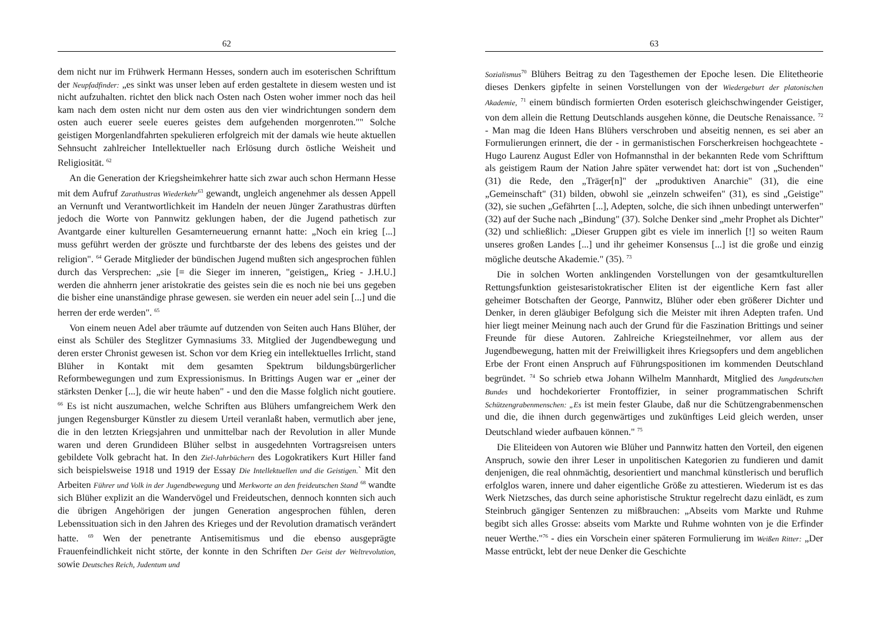62
dem nicht nur im Frühwerk Hermann Hesses, sondern auch im esoterischen Schrifttum der Neupfadfinder: „es sinkt was unser leben auf erden gestaltete in diesem westen und ist nicht aufzuhalten. richtet den blick nach Osten nach Osten woher immer noch das heil kam nach dem osten nicht nur dem osten aus den vier windrichtungen sondern dem osten auch euerer seele eueres geistes dem aufgehenden morgenroten."" Solche geistigen Morgenlandfahrten spekulieren erfolgreich mit der damals wie heute aktuellen Sehnsucht zahlreicher Intellektueller nach Erlösung durch östliche Weisheit und Religiosität. <sup>62</sup>
An die Generation der Kriegsheimkehrer hatte sich zwar auch schon Hermann Hesse mit dem Aufruf Zarathustras Wiederkehr<sup>63</sup> gewandt, ungleich angenehmer als dessen Appell an Vernunft und Verantwortlichkeit im Handeln der neuen Jünger Zarathustras dürften jedoch die Worte von Pannwitz geklungen haben, der die Jugend pathetisch zur Avantgarde einer kulturellen Gesamterneuerung ernannt hatte: „Noch ein krieg [...] muss geführt werden der gröszte und furchtbarste der des lebens des geistes und der religion". <sup>64</sup> Gerade Mitglieder der bündischen Jugend mußten sich angesprochen fühlen durch das Versprechen: „sie [= die Sieger im inneren, "geistigen„ Krieg - J.H.U.] werden die ahnherrn jener aristokratie des geistes sein die es noch nie bei uns gegeben die bisher eine unanständige phrase gewesen. sie werden ein neuer adel sein [...] und die herren der erde werden". <sup>65</sup>
Von einem neuen Adel aber träumte auf dutzenden von Seiten auch Hans Blüher, der einst als Schüler des Steglitzer Gymnasiums 33. Mitglied der Jugendbewegung und deren erster Chronist gewesen ist. Schon vor dem Krieg ein intellektuelles Irrlicht, stand Blüher in Kontakt mit dem gesamten Spektrum bildungsbürgerlicher Reformbewegungen und zum Expressionismus. In Brittings Augen war er „einer der stärksten Denker [...], die wir heute haben" - und den die Masse folglich nicht goutiere. <sup>66</sup> Es ist nicht auszumachen, welche Schriften aus Blühers umfangreichem Werk den jungen Regensburger Künstler zu diesem Urteil veranlaßt haben, vermutlich aber jene, die in den letzten Kriegsjahren und unmittelbar nach der Revolution in aller Munde waren und deren Grundideen Blüher selbst in ausgedehnten Vortragsreisen unters gebildete Volk gebracht hat. In den Ziel-Jahrbüchern des Logokratikers Kurt Hiller fand sich beispielsweise 1918 und 1919 der Essay Die Intellektuellen und die Geistigen.` Mit den Arbeiten Führer und Volk in der Jugendbewegung und Merkworte an den freideutschen Stand <sup>68</sup> wandte sich Blüher explizit an die Wandervögel und Freideutschen, dennoch konnten sich auch die übrigen Angehörigen der jungen Generation angesprochen fühlen, deren Lebenssituation sich in den Jahren des Krieges und der Revolution dramatisch verändert hatte. <sup>69</sup> Wen der penetrante Antisemitismus und die ebenso ausgeprägte Frauenfeindlichkeit nicht störte, der konnte in den Schriften Der Geist der Weltrevolution, sowie Deutsches Reich, Judentum und
63
Sozialismus<sup>70</sup> Blühers Beitrag zu den Tagesthemen der Epoche lesen. Die Elitetheorie dieses Denkers gipfelte in seinen Vorstellungen von der Wiedergeburt der platonischen Akademie, <sup>71</sup> einem bündisch formierten Orden esoterisch gleichschwingender Geistiger, von dem allein die Rettung Deutschlands ausgehen könne, die Deutsche Renaissance. <sup>72</sup> - Man mag die Ideen Hans Blühers verschroben und abseitig nennen, es sei aber an Formulierungen erinnert, die der - in germanistischen Forscherkreisen hochgeachtete - Hugo Laurenz August Edler von Hofmannsthal in der bekannten Rede vom Schrifttum als geistigem Raum der Nation Jahre später verwendet hat: dort ist von „Suchenden" (31) die Rede, den „Träger[n]" der „produktiven Anarchie" (31), die eine „Gemeinschaft" (31) bilden, obwohl sie „einzeln schweifen" (31), es sind „Geistige" (32), sie suchen „Gefährten [...], Adepten, solche, die sich ihnen unbedingt unterwerfen" (32) auf der Suche nach „Bindung" (37). Solche Denker sind „mehr Prophet als Dichter" (32) und schließlich: „Dieser Gruppen gibt es viele im innerlich [!] so weiten Raum unseres großen Landes [...] und ihr geheimer Konsensus [...] ist die große und einzig mögliche deutsche Akademie." (35). <sup>73</sup>
Die in solchen Worten anklingenden Vorstellungen von der gesamtkulturellen Rettungsfunktion geistesaristokratischer Eliten ist der eigentliche Kern fast aller geheimer Botschaften der George, Pannwitz, Blüher oder eben größerer Dichter und Denker, in deren gläubiger Befolgung sich die Meister mit ihren Adepten trafen. Und hier liegt meiner Meinung nach auch der Grund für die Faszination Brittings und seiner Freunde für diese Autoren. Zahlreiche Kriegsteilnehmer, vor allem aus der Jugendbewegung, hatten mit der Freiwilligkeit ihres Kriegsopfers und dem angeblichen Erbe der Front einen Anspruch auf Führungspositionen im kommenden Deutschland begründet. <sup>74</sup> So schrieb etwa Johann Wilhelm Mannhardt, Mitglied des Jungdeutschen Bundes und hochdekorierter Frontoffizier, in seiner programmatischen Schrift Schützengrabenmenschen: „Es ist mein fester Glaube, daß nur die Schützengrabenmenschen und die, die ihnen durch gegenwärtiges und zukünftiges Leid gleich werden, unser Deutschland wieder aufbauen können." <sup>75</sup>
Die Eliteideen von Autoren wie Blüher und Pannwitz hatten den Vorteil, den eigenen Anspruch, sowie den ihrer Leser in unpolitischen Kategorien zu fundieren und damit denjenigen, die real ohnmächtig, desorientiert und manchmal künstlerisch und beruflich erfolglos waren, innere und daher eigentliche Größe zu attestieren. Wiederum ist es das Werk Nietzsches, das durch seine aphoristische Struktur regelrecht dazu einlädt, es zum Steinbruch gängiger Sentenzen zu mißbrauchen: „Abseits vom Markte und Ruhme begibt sich alles Grosse: abseits vom Markte und Ruhme wohnten von je die Erfinder neuer Werthe."<sup>76</sup> - dies ein Vorschein einer späteren Formulierung im Weißen Ritter: „Der Masse entrückt, lebt der neue Denker die Geschichte